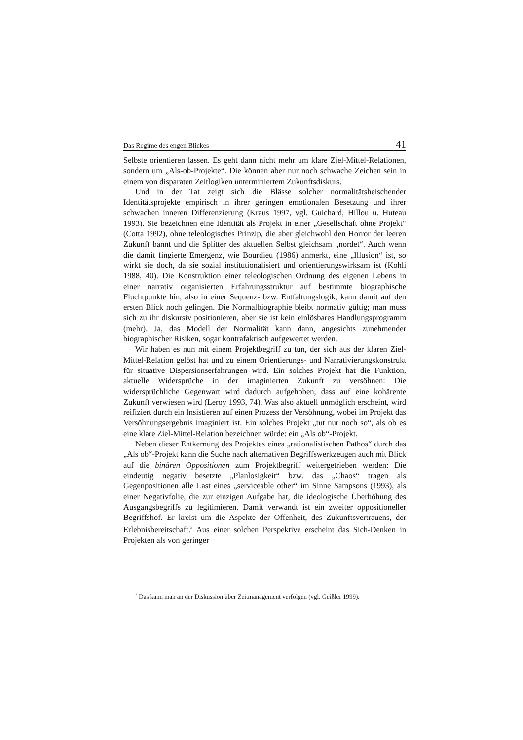Das Regime des engen Blickes 41
Selbste orientieren lassen. Es geht dann nicht mehr um klare Ziel-Mittel-Relationen, sondern um „Als-ob-Projekte“. Die können aber nur noch schwache Zeichen sein in einem von disparaten Zeitlogiken unterminiertem Zukunftsdiskurs.
Und in der Tat zeigt sich die Blässe solcher normalitätsheischender Identitätsprojekte empirisch in ihrer geringen emotionalen Besetzung und ihrer schwachen inneren Differenzierung (Kraus 1997, vgl. Guichard, Hillou u. Huteau 1993). Sie bezeichnen eine Identität als Projekt in einer „Gesellschaft ohne Projekt“ (Cotta 1992), ohne teleologisches Prinzip, die aber gleichwohl den Horror der leeren Zukunft bannt und die Splitter des aktuellen Selbst gleichsam „nordet“. Auch wenn die damit fingierte Emergenz, wie Bourdieu (1986) anmerkt, eine „Illusion“ ist, so wirkt sie doch, da sie sozial institutionalisiert und orientierungswirksam ist (Kohli 1988, 40). Die Konstruktion einer teleologischen Ordnung des eigenen Lebens in einer narrativ organisierten Erfahrungsstruktur auf bestimmte biographische Fluchtpunkte hin, also in einer Sequenz- bzw. Entfaltungslogik, kann damit auf den ersten Blick noch gelingen. Die Normalbiographie bleibt normativ gültig; man muss sich zu ihr diskursiv positionieren, aber sie ist kein einlösbares Handlungsprogramm (mehr). Ja, das Modell der Normalität kann dann, angesichts zunehmender biographischer Risiken, sogar kontrafaktisch aufgewertet werden.
Wir haben es nun mit einem Projektbegriff zu tun, der sich aus der klaren Ziel-Mittel-Relation gelöst hat und zu einem Orientierungs- und Narrativierungskonstrukt für situative Dispersionserfahrungen wird. Ein solches Projekt hat die Funktion, aktuelle Widersprüche in der imaginierten Zukunft zu versöhnen: Die widersprüchliche Gegenwart wird dadurch aufgehoben, dass auf eine kohärente Zukunft verwiesen wird (Leroy 1993, 74). Was also aktuell unmöglich erscheint, wird reifiziert durch ein Insistieren auf einen Prozess der Versöhnung, wobei im Projekt das Versöhnungsergebnis imaginiert ist. Ein solches Projekt „tut nur noch so“, als ob es eine klare Ziel-Mittel-Relation bezeichnen würde: ein „Als ob“-Projekt.
Neben dieser Entkernung des Projektes eines „rationalistischen Pathos“ durch das „Als ob“-Projekt kann die Suche nach alternativen Begriffswerkzeugen auch mit Blick auf die binären Oppositionen zum Projektbegriff weitergetrieben werden: Die eindeutig negativ besetzte „Planlosigkeit“ bzw. das „Chaos“ tragen als Gegenpositionen alle Last eines „serviceable other“ im Sinne Sampsons (1993), als einer Negativfolie, die zur einzigen Aufgabe hat, die ideologische Überhöhung des Ausgangsbegriffs zu legitimieren. Damit verwandt ist ein zweiter oppositioneller Begriffshof. Er kreist um die Aspekte der Offenheit, des Zukunftsvertrauens, der Erlebnisbereitschaft.<sup>3</sup> Aus einer solchen Perspektive erscheint das Sich-Denken in Projekten als von geringer
<sup>3</sup> Das kann man an der Diskussion über Zeitmanagement verfolgen (vgl. Geißler 1999).